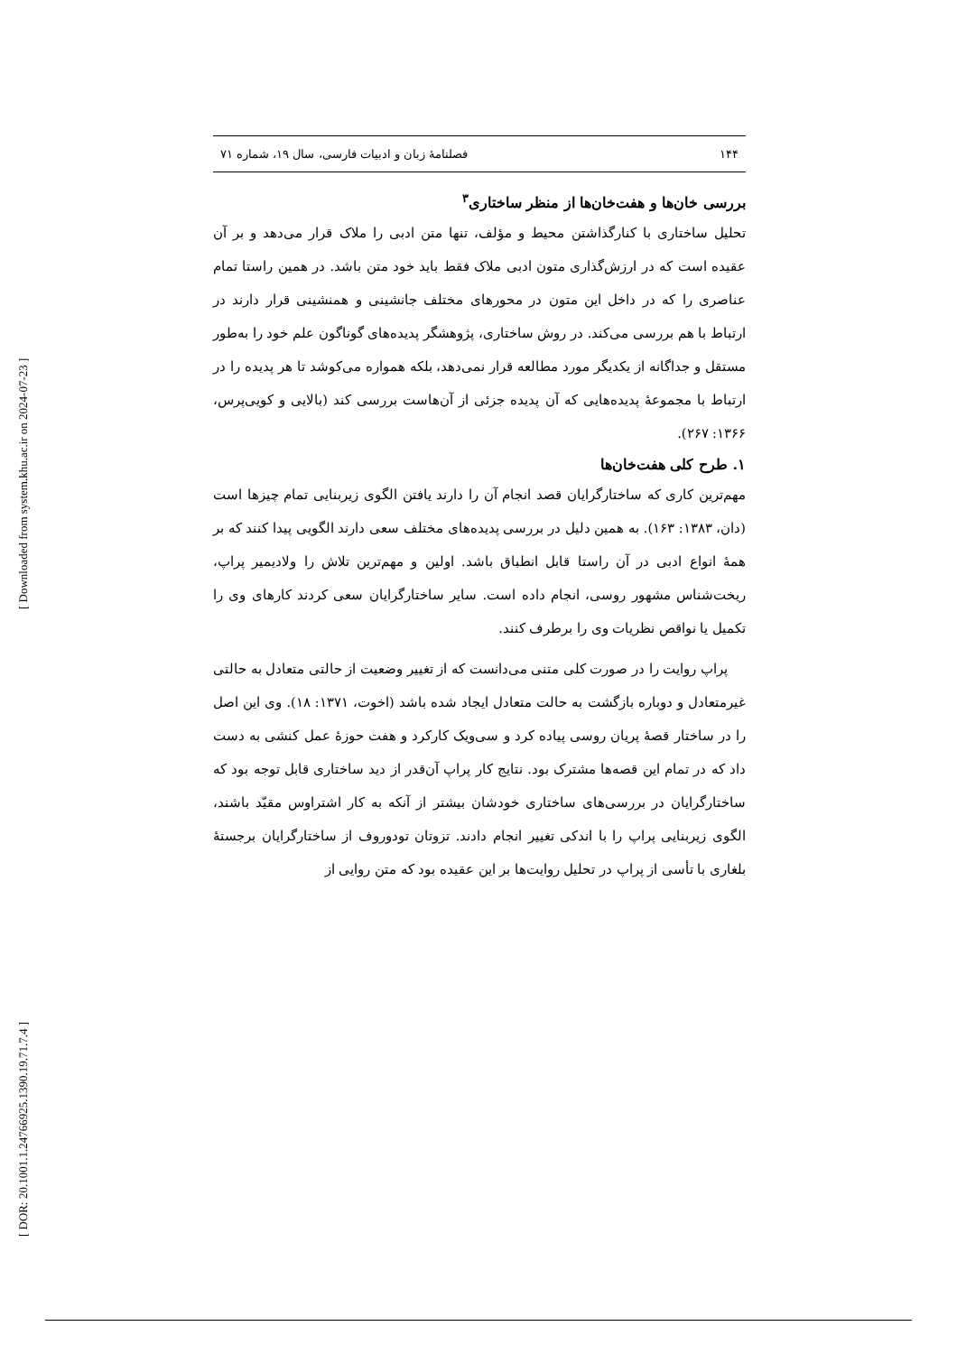[ Downloaded from system.khu.ac.ir on 2024-07-23 ]
[ DOR: 20.1001.1.24766925.1390.19.71.7.4 ]
۱۴۴ فصلنامۀ زبان و ادبیات فارسی، سال ۱۹، شماره ۷۱
بررسی خان‌ها و هفت‌خان‌ها از منظر ساختاری<sup>۳</sup>
تحلیل ساختاری با کنارگذاشتن محیط و مؤلف، تنها متن ادبی را ملاک قرار می‌دهد و بر آن عقیده است که در ارزش‌گذاری متون ادبی ملاک فقط باید خود متن باشد. در همین راستا تمام عناصری را که در داخل این متون در محورهای مختلف جانشینی و همنشینی قرار دارند در ارتباط با هم بررسی می‌کند. در روش ساختاری، پژوهشگر پدیده‌های گوناگون علم خود را به‌طور مستقل و جداگانه از یکدیگر مورد مطالعه قرار نمی‌دهد، بلکه همواره می‌کوشد تا هر پدیده را در ارتباط با مجموعۀ پدیده‌هایی که آن پدیده جزئی از آن‌هاست بررسی کند (بالایی و کویی‌پرس، ۱۳۶۶: ۲۶۷).
۱. طرح کلی هفت‌خان‌ها
مهم‌ترین کاری که ساختارگرایان قصد انجام آن را دارند یافتن الگوی زیربنایی تمام چیزها است (دان، ۱۳۸۳: ۱۶۳). به همین دلیل در بررسی پدیده‌های مختلف سعی دارند الگویی پیدا کنند که بر همۀ انواع ادبی در آن راستا قابل انطباق باشد. اولین و مهم‌ترین تلاش را ولادیمیر پراپ، ریخت‌شناس مشهور روسی، انجام داده است. سایر ساختارگرایان سعی کردند کارهای وی را تکمیل یا نواقص نظریات وی را برطرف کنند.
پراپ روایت را در صورت کلی متنی می‌دانست که از تغییر وضعیت از حالتی متعادل به حالتی غیرمتعادل و دوباره بازگشت به حالت متعادل ایجاد شده باشد (اخوت، ۱۳۷۱: ۱۸). وی این اصل را در ساختار قصۀ پریان روسی پیاده کرد و سی‌ویک کارکرد و هفت حوزۀ عمل کنشی به دست داد که در تمام این قصه‌ها مشترک بود. نتایج کار پراپ آن‌قدر از دید ساختاری قابل توجه بود که ساختارگرایان در بررسی‌های ساختاری خودشان بیشتر از آنکه به کار اشتراوس مقیّد باشند، الگوی زیربنایی پراپ را با اندکی تغییر انجام دادند. تزوتان تودوروف از ساختارگرایان برجستۀ بلغاری با تأسی از پراپ در تحلیل روایت‌ها بر این عقیده بود که متن روایی از